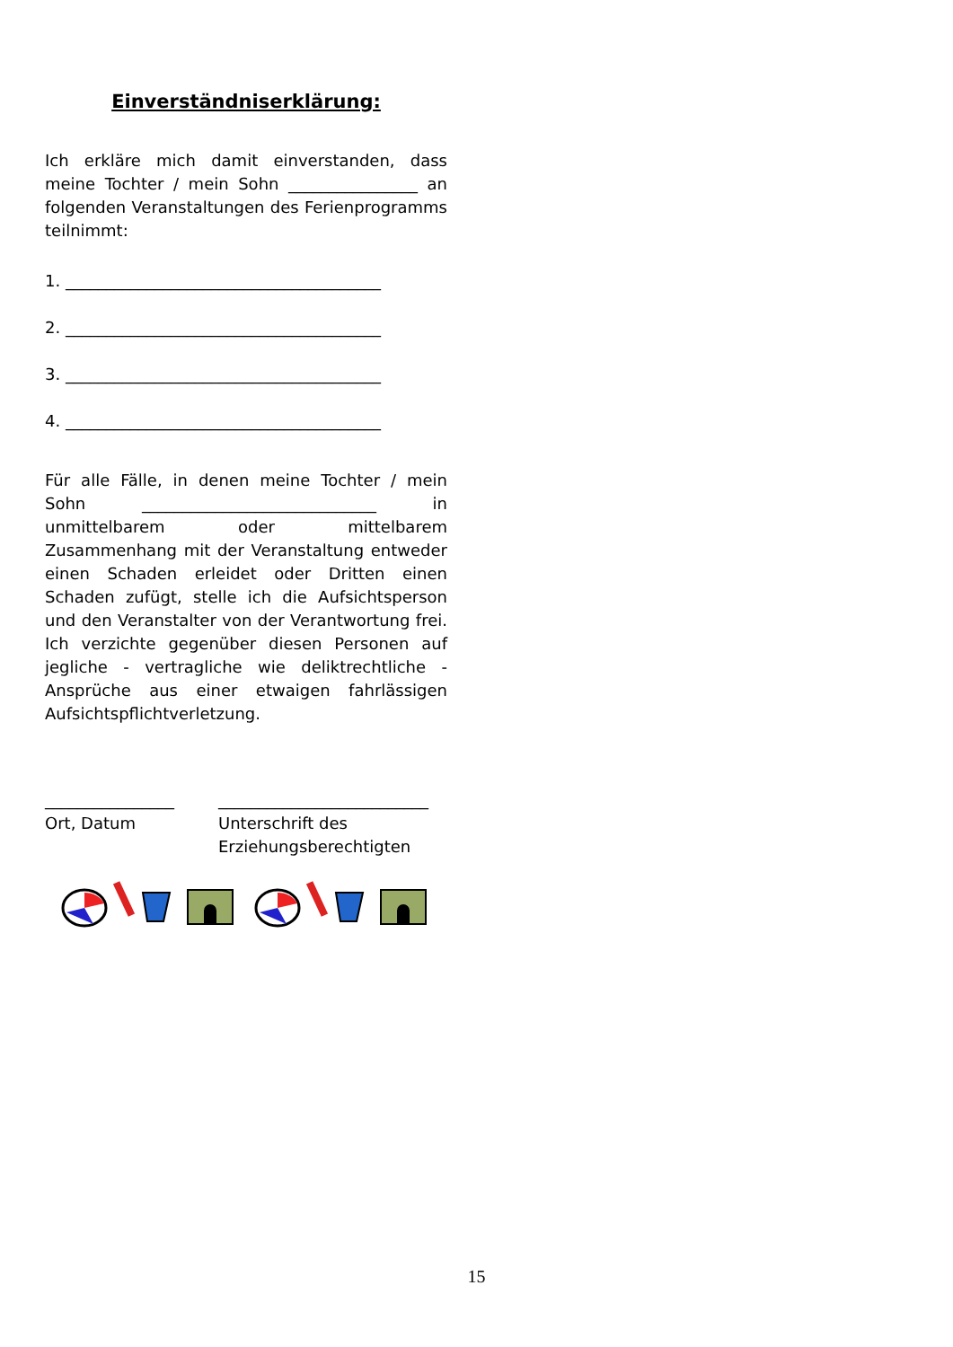Einverständniserklärung:
Ich erkläre mich damit einverstanden, dass meine Tochter / mein Sohn ________________ an folgenden Veranstaltungen des Ferienprogramms teilnimmt:
1. _______________________________________
2. _______________________________________
3. _______________________________________
4. _______________________________________
Für alle Fälle, in denen meine Tochter / mein Sohn _____________________________ in unmittelbarem oder mittelbarem Zusammenhang mit der Veranstaltung entweder einen Schaden erleidet oder Dritten einen Schaden zufügt, stelle ich die Aufsichtsperson und den Veranstalter von der Verantwortung frei. Ich verzichte gegenüber diesen Personen auf jegliche - vertragliche wie deliktrechtliche - Ansprüche aus einer etwaigen fahrlässigen Aufsichtspflichtverletzung.
________________
Ort, Datum
__________________________
Unterschrift des Erziehungsberechtigten
15